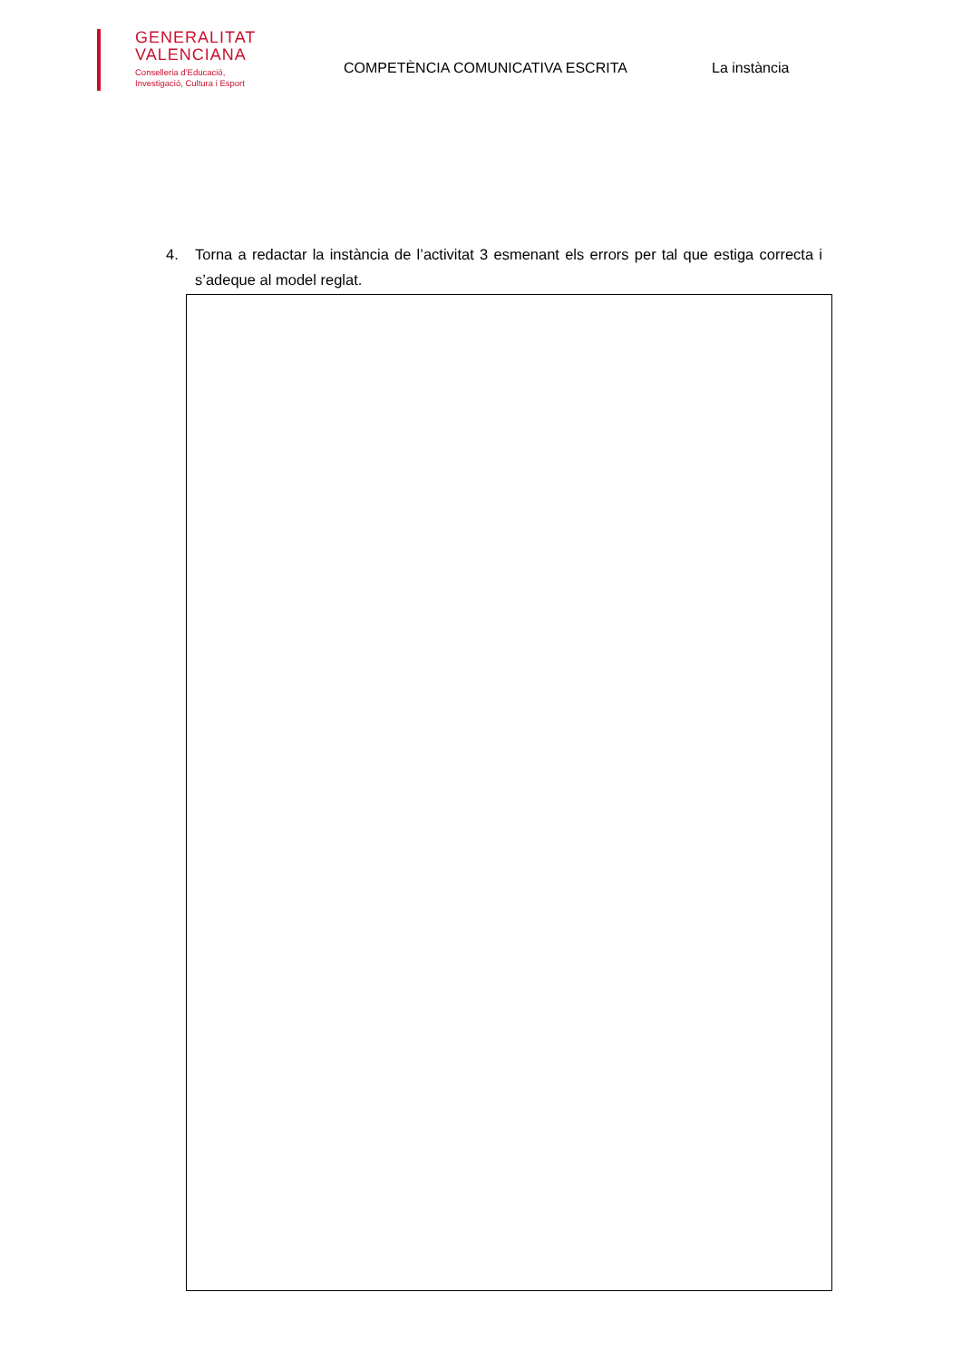GENERALITAT
VALENCIANA
Conselleria d’Educació,
Investigació, Cultura i Esport
COMPETÈNCIA COMUNICATIVA ESCRITA La instància
4. Torna a redactar la instància de l’activitat 3 esmenant els errors per tal que estiga correcta i s’adeque al model reglat.